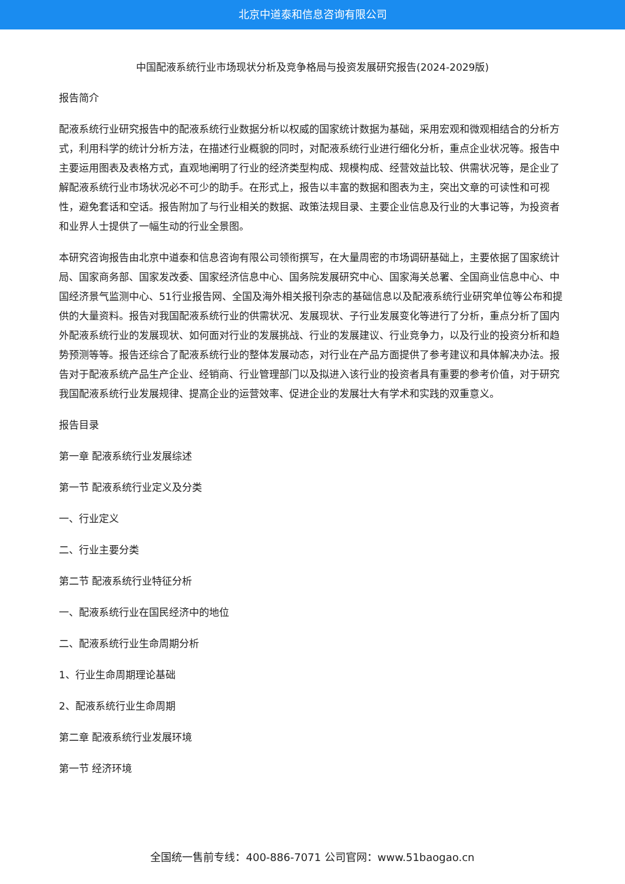北京中道泰和信息咨询有限公司
中国配液系统行业市场现状分析及竞争格局与投资发展研究报告(2024-2029版)
报告简介
配液系统行业研究报告中的配液系统行业数据分析以权威的国家统计数据为基础，采用宏观和微观相结合的分析方式，利用科学的统计分析方法，在描述行业概貌的同时，对配液系统行业进行细化分析，重点企业状况等。报告中主要运用图表及表格方式，直观地阐明了行业的经济类型构成、规模构成、经营效益比较、供需状况等，是企业了解配液系统行业市场状况必不可少的助手。在形式上，报告以丰富的数据和图表为主，突出文章的可读性和可视性，避免套话和空话。报告附加了与行业相关的数据、政策法规目录、主要企业信息及行业的大事记等，为投资者和业界人士提供了一幅生动的行业全景图。
本研究咨询报告由北京中道泰和信息咨询有限公司领衔撰写，在大量周密的市场调研基础上，主要依据了国家统计局、国家商务部、国家发改委、国家经济信息中心、国务院发展研究中心、国家海关总署、全国商业信息中心、中国经济景气监测中心、51行业报告网、全国及海外相关报刊杂志的基础信息以及配液系统行业研究单位等公布和提供的大量资料。报告对我国配液系统行业的供需状况、发展现状、子行业发展变化等进行了分析，重点分析了国内外配液系统行业的发展现状、如何面对行业的发展挑战、行业的发展建议、行业竞争力，以及行业的投资分析和趋势预测等等。报告还综合了配液系统行业的整体发展动态，对行业在产品方面提供了参考建议和具体解决办法。报告对于配液系统产品生产企业、经销商、行业管理部门以及拟进入该行业的投资者具有重要的参考价值，对于研究我国配液系统行业发展规律、提高企业的运营效率、促进企业的发展壮大有学术和实践的双重意义。
报告目录
第一章 配液系统行业发展综述
第一节 配液系统行业定义及分类
一、行业定义
二、行业主要分类
第二节 配液系统行业特征分析
一、配液系统行业在国民经济中的地位
二、配液系统行业生命周期分析
1、行业生命周期理论基础
2、配液系统行业生命周期
第二章 配液系统行业发展环境
第一节 经济环境
全国统一售前专线：400-886-7071 公司官网：www.51baogao.cn